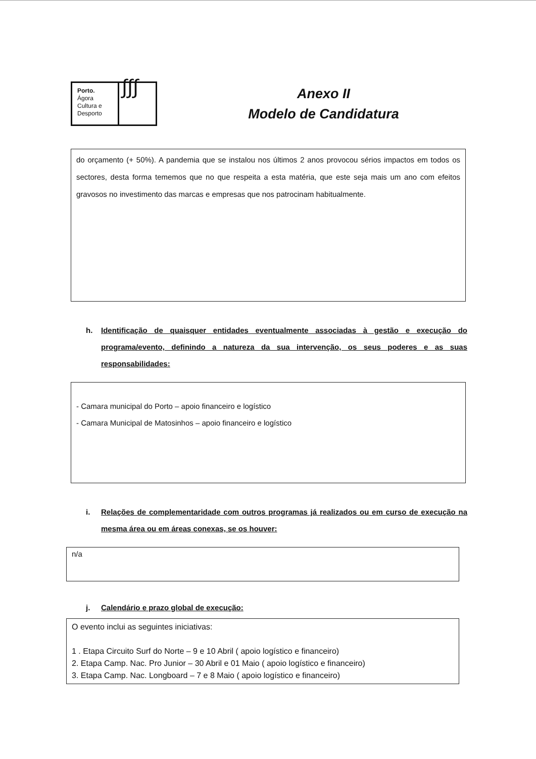Porto.
Ágora
Cultura e
Desporto
∫∫∫
Anexo II
Modelo de Candidatura
do orçamento (+ 50%). A pandemia que se instalou nos últimos 2 anos provocou sérios impactos em todos os sectores, desta forma tememos que no que respeita a esta matéria, que este seja mais um ano com efeitos gravosos no investimento das marcas e empresas que nos patrocinam habitualmente.
h. Identificação de quaisquer entidades eventualmente associadas à gestão e execução do programa/evento, definindo a natureza da sua intervenção, os seus poderes e as suas responsabilidades:
- Camara municipal do Porto – apoio financeiro e logístico
- Camara Municipal de Matosinhos – apoio financeiro e logístico
i. Relações de complementaridade com outros programas já realizados ou em curso de execução na mesma área ou em áreas conexas, se os houver:
n/a
j. Calendário e prazo global de execução:
O evento inclui as seguintes iniciativas:
1 . Etapa Circuito Surf do Norte – 9 e 10 Abril ( apoio logístico e financeiro)
2. Etapa Camp. Nac. Pro Junior – 30 Abril e 01 Maio ( apoio logístico e financeiro)
3. Etapa Camp. Nac. Longboard – 7 e 8 Maio ( apoio logístico e financeiro)